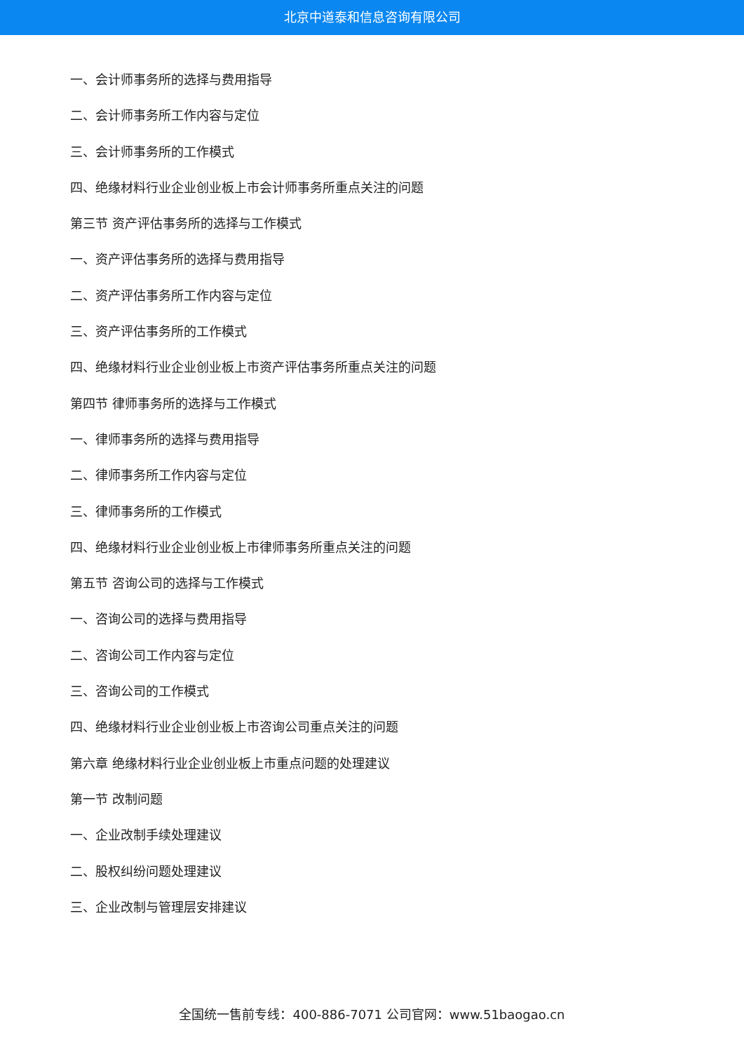北京中道泰和信息咨询有限公司
一、会计师事务所的选择与费用指导
二、会计师事务所工作内容与定位
三、会计师事务所的工作模式
四、绝缘材料行业企业创业板上市会计师事务所重点关注的问题
第三节 资产评估事务所的选择与工作模式
一、资产评估事务所的选择与费用指导
二、资产评估事务所工作内容与定位
三、资产评估事务所的工作模式
四、绝缘材料行业企业创业板上市资产评估事务所重点关注的问题
第四节 律师事务所的选择与工作模式
一、律师事务所的选择与费用指导
二、律师事务所工作内容与定位
三、律师事务所的工作模式
四、绝缘材料行业企业创业板上市律师事务所重点关注的问题
第五节 咨询公司的选择与工作模式
一、咨询公司的选择与费用指导
二、咨询公司工作内容与定位
三、咨询公司的工作模式
四、绝缘材料行业企业创业板上市咨询公司重点关注的问题
第六章 绝缘材料行业企业创业板上市重点问题的处理建议
第一节 改制问题
一、企业改制手续处理建议
二、股权纠纷问题处理建议
三、企业改制与管理层安排建议
全国统一售前专线：400-886-7071 公司官网：www.51baogao.cn